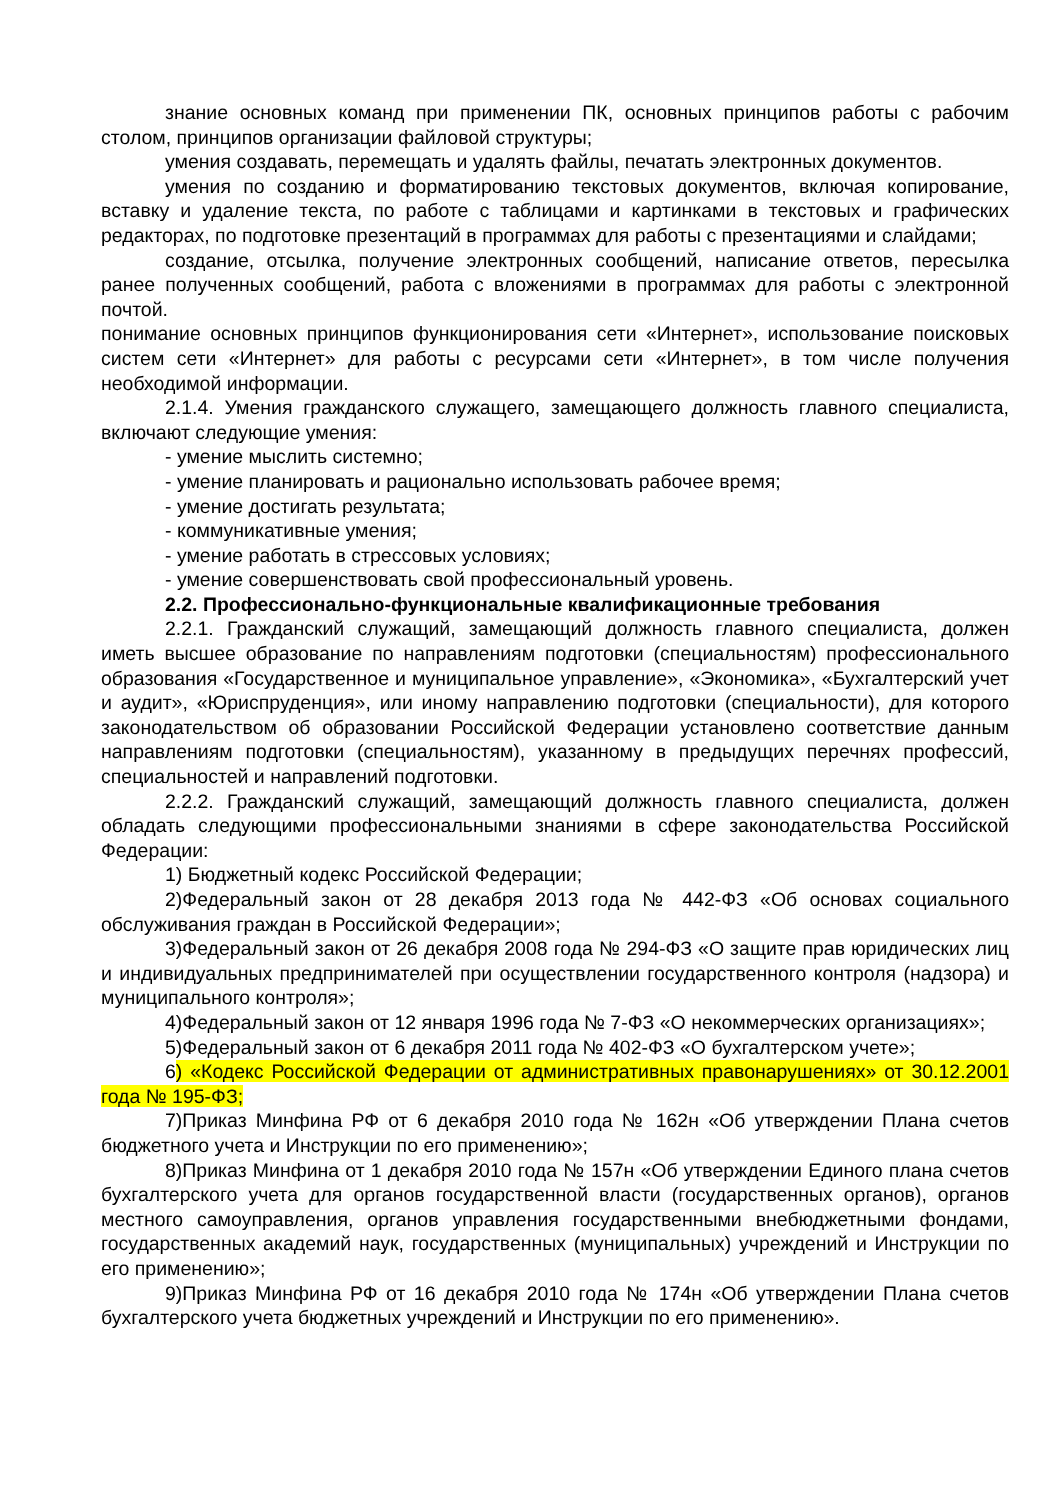знание основных команд при применении ПК, основных принципов работы с рабочим столом, принципов организации файловой структуры;
умения создавать, перемещать и удалять файлы, печатать электронных документов.
умения по созданию и форматированию текстовых документов, включая копирование, вставку и удаление текста, по работе с таблицами и картинками в текстовых и графических редакторах, по подготовке презентаций в программах для работы с презентациями и слайдами;
создание, отсылка, получение электронных сообщений, написание ответов, пересылка ранее полученных сообщений, работа с вложениями в программах для работы с электронной почтой.
понимание основных принципов функционирования сети «Интернет», использование поисковых систем сети «Интернет» для работы с ресурсами сети «Интернет», в том числе получения необходимой информации.
2.1.4. Умения гражданского служащего, замещающего должность главного специалиста, включают следующие умения:
- умение мыслить системно;
- умение планировать и рационально использовать рабочее время;
- умение достигать результата;
- коммуникативные умения;
- умение работать в стрессовых условиях;
- умение совершенствовать свой профессиональный уровень.
2.2. Профессионально-функциональные квалификационные требования
2.2.1. Гражданский служащий, замещающий должность главного специалиста, должен иметь высшее образование по направлениям подготовки (специальностям) профессионального образования «Государственное и муниципальное управление», «Экономика», «Бухгалтерский учет и аудит», «Юриспруденция», или иному направлению подготовки (специальности), для которого законодательством об образовании Российской Федерации установлено соответствие данным направлениям подготовки (специальностям), указанному в предыдущих перечнях профессий, специальностей и направлений подготовки.
2.2.2. Гражданский служащий, замещающий должность главного специалиста, должен обладать следующими профессиональными знаниями в сфере законодательства Российской Федерации:
1) Бюджетный кодекс Российской Федерации;
2)Федеральный закон от 28 декабря 2013 года № 442-ФЗ «Об основах социального обслуживания граждан в Российской Федерации»;
3)Федеральный закон от 26 декабря 2008 года № 294-ФЗ «О защите прав юридических лиц и индивидуальных предпринимателей при осуществлении государственного контроля (надзора) и муниципального контроля»;
4)Федеральный закон от 12 января 1996 года № 7-ФЗ «О некоммерческих организациях»;
5)Федеральный закон от 6 декабря 2011 года № 402-ФЗ «О бухгалтерском учете»;
6) «Кодекс Российской Федерации от административных правонарушениях» от 30.12.2001 года № 195-ФЗ;
7)Приказ Минфина РФ от 6 декабря 2010 года № 162н «Об утверждении Плана счетов бюджетного учета и Инструкции по его применению»;
8)Приказ Минфина от 1 декабря 2010 года № 157н «Об утверждении Единого плана счетов бухгалтерского учета для органов государственной власти (государственных органов), органов местного самоуправления, органов управления государственными внебюджетными фондами, государственных академий наук, государственных (муниципальных) учреждений и Инструкции по его применению»;
9)Приказ Минфина РФ от 16 декабря 2010 года № 174н «Об утверждении Плана счетов бухгалтерского учета бюджетных учреждений и Инструкции по его применению».